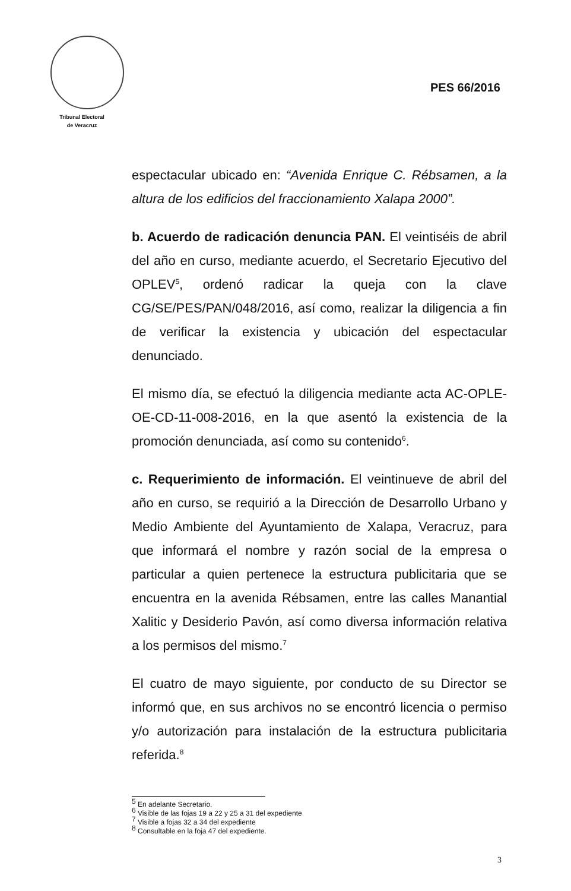Tribunal Electoral
de Veracruz
PES 66/2016
espectacular ubicado en: “Avenida Enrique C. Rébsamen, a la altura de los edificios del fraccionamiento Xalapa 2000”.
b. Acuerdo de radicación denuncia PAN. El veintiséis de abril del año en curso, mediante acuerdo, el Secretario Ejecutivo del OPLEV<sup>5</sup>, ordenó radicar la queja con la clave CG/SE/PES/PAN/048/2016, así como, realizar la diligencia a fin de verificar la existencia y ubicación del espectacular denunciado.
El mismo día, se efectuó la diligencia mediante acta AC-OPLE-OE-CD-11-008-2016, en la que asentó la existencia de la promoción denunciada, así como su contenido<sup>6</sup>.
c. Requerimiento de información. El veintinueve de abril del año en curso, se requirió a la Dirección de Desarrollo Urbano y Medio Ambiente del Ayuntamiento de Xalapa, Veracruz, para que informará el nombre y razón social de la empresa o particular a quien pertenece la estructura publicitaria que se encuentra en la avenida Rébsamen, entre las calles Manantial Xalitic y Desiderio Pavón, así como diversa información relativa a los permisos del mismo.<sup>7</sup>
El cuatro de mayo siguiente, por conducto de su Director se informó que, en sus archivos no se encontró licencia o permiso y/o autorización para instalación de la estructura publicitaria referida.<sup>8</sup>
<sup>5</sup> En adelante Secretario.
<sup>6</sup> Visible de las fojas 19 a 22 y 25 a 31 del expediente
<sup>7</sup> Visible a fojas 32 a 34 del expediente
<sup>8</sup> Consultable en la foja 47 del expediente.
3